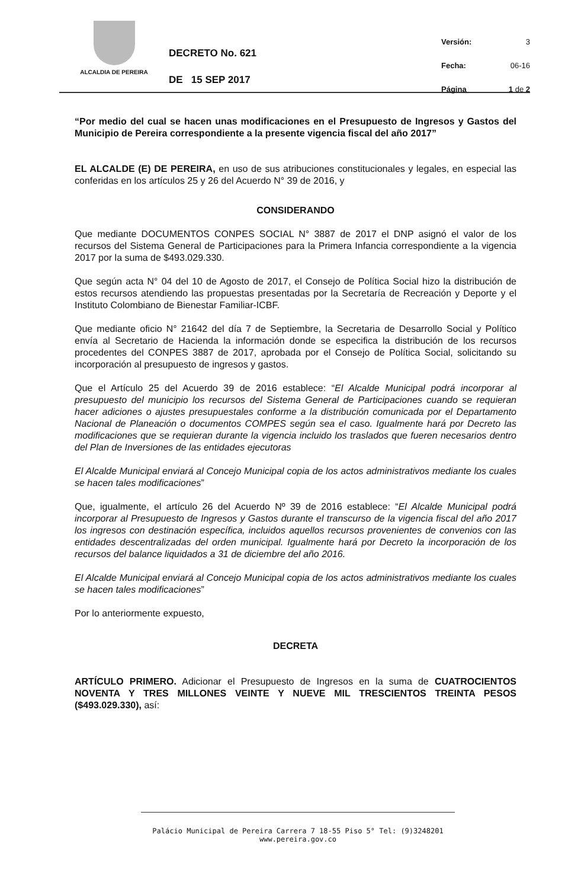ALCALDIA DE PEREIRA
DECRETO No. 621
DE 15 SEP 2017
Versión: 3
Fecha: 06-16
Página 1 de 2
“Por medio del cual se hacen unas modificaciones en el Presupuesto de Ingresos y Gastos del Municipio de Pereira correspondiente a la presente vigencia fiscal del año 2017”
EL ALCALDE (E) DE PEREIRA, en uso de sus atribuciones constitucionales y legales, en especial las conferidas en los artículos 25 y 26 del Acuerdo N° 39 de 2016, y
CONSIDERANDO
Que mediante DOCUMENTOS CONPES SOCIAL N° 3887 de 2017 el DNP asignó el valor de los recursos del Sistema General de Participaciones para la Primera Infancia correspondiente a la vigencia 2017 por la suma de $493.029.330.
Que según acta N° 04 del 10 de Agosto de 2017, el Consejo de Política Social hizo la distribución de estos recursos atendiendo las propuestas presentadas por la Secretaría de Recreación y Deporte y el Instituto Colombiano de Bienestar Familiar-ICBF.
Que mediante oficio N° 21642 del día 7 de Septiembre, la Secretaria de Desarrollo Social y Político envía al Secretario de Hacienda la información donde se especifica la distribución de los recursos procedentes del CONPES 3887 de 2017, aprobada por el Consejo de Política Social, solicitando su incorporación al presupuesto de ingresos y gastos.
Que el Artículo 25 del Acuerdo 39 de 2016 establece: “El Alcalde Municipal podrá incorporar al presupuesto del municipio los recursos del Sistema General de Participaciones cuando se requieran hacer adiciones o ajustes presupuestales conforme a la distribución comunicada por el Departamento Nacional de Planeación o documentos COMPES según sea el caso. Igualmente hará por Decreto las modificaciones que se requieran durante la vigencia incluido los traslados que fueren necesarios dentro del Plan de Inversiones de las entidades ejecutoras
El Alcalde Municipal enviará al Concejo Municipal copia de los actos administrativos mediante los cuales se hacen tales modificaciones”
Que, igualmente, el artículo 26 del Acuerdo Nº 39 de 2016 establece: “El Alcalde Municipal podrá incorporar al Presupuesto de Ingresos y Gastos durante el transcurso de la vigencia fiscal del año 2017 los ingresos con destinación específica, incluidos aquellos recursos provenientes de convenios con las entidades descentralizadas del orden municipal. Igualmente hará por Decreto la incorporación de los recursos del balance liquidados a 31 de diciembre del año 2016.
El Alcalde Municipal enviará al Concejo Municipal copia de los actos administrativos mediante los cuales se hacen tales modificaciones”
Por lo anteriormente expuesto,
DECRETA
ARTÍCULO PRIMERO. Adicionar el Presupuesto de Ingresos en la suma de CUATROCIENTOS NOVENTA Y TRES MILLONES VEINTE Y NUEVE MIL TRESCIENTOS TREINTA PESOS ($493.029.330), así:
Palácio Municipal de Pereira Carrera 7 18-55 Piso 5° Tel: (9)3248201 www.pereira.gov.co